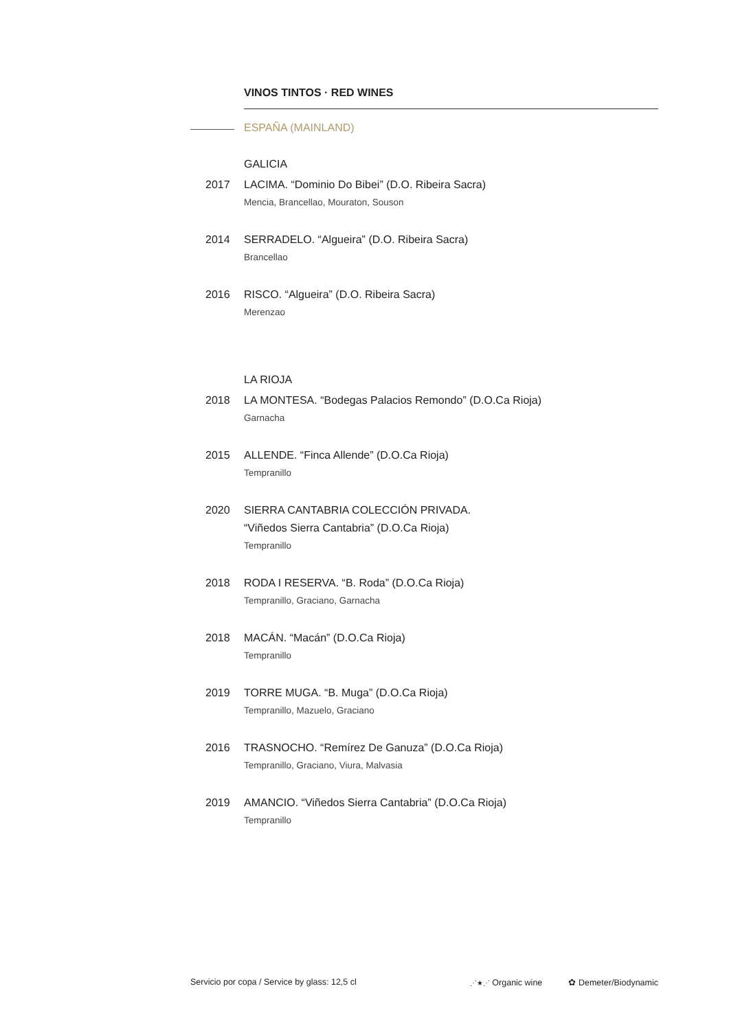VINOS TINTOS · RED WINES
ESPAÑA (MAINLAND)
GALICIA
2017 LACIMA. “Dominio Do Bibei” (D.O. Ribeira Sacra)
Mencia, Brancellao, Mouraton, Souson
2014 SERRADELO. “Algueira” (D.O. Ribeira Sacra)
Brancellao
2016 RISCO. “Algueira” (D.O. Ribeira Sacra)
Merenzao
LA RIOJA
2018 LA MONTESA. “Bodegas Palacios Remondo” (D.O.Ca Rioja)
Garnacha
2015 ALLENDE. “Finca Allende” (D.O.Ca Rioja)
Tempranillo
2020 SIERRA CANTABRIA COLECCIÓN PRIVADA.
“Viñedos Sierra Cantabria” (D.O.Ca Rioja)
Tempranillo
2018 RODA I RESERVA. “B. Roda” (D.O.Ca Rioja)
Tempranillo, Graciano, Garnacha
2018 MACÁN. “Macán” (D.O.Ca Rioja)
Tempranillo
2019 TORRE MUGA. “B. Muga” (D.O.Ca Rioja)
Tempranillo, Mazuelo, Graciano
2016 TRASNOCHO. “Remírez De Ganuza” (D.O.Ca Rioja)
Tempranillo, Graciano, Viura, Malvasia
2019 AMANCIO. “Viñedos Sierra Cantabria” (D.O.Ca Rioja)
Tempranillo
Servicio por copa / Service by glass: 12,5 cl ⋰★⋰ Organic wine ✿ Demeter/Biodynamic